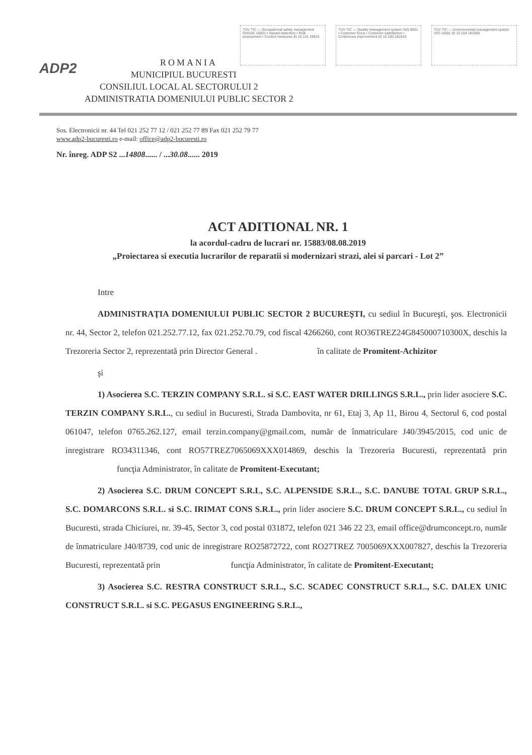ADP2
TÜV TIC — Occupational safety management OHSAS 18001 • Hazard detection • Risk assessment • Control measures ID 15 116 19919
TÜV TIC — Quality management system ISO 9001 • Customer focus • Customer satisfaction • Continuous improvement ID 15 100 181643
TÜV TIC — Environmental management system ISO 14001 ID 15 104 181669
ROMANIA
MUNICIPIUL BUCURESTI
CONSILIUL LOCAL AL SECTORULUI 2
ADMINISTRATIA DOMENIULUI PUBLIC SECTOR 2
Sos. Electronicii nr. 44 Tel 021 252 77 12 / 021 252 77 89 Fax 021 252 79 77
www.adp2-bucuresti.ro e-mail: office@adp2-bucuresti.ro
Nr. înreg. ADP S2 ...14808...... / ...30.08...... 2019
ACT ADITIONAL NR. 1
la acordul-cadru de lucrari nr. 15883/08.08.2019
„Proiectarea si executia lucrarilor de reparatii si modernizari strazi, alei si parcari - Lot 2”
Intre
ADMINISTRAŢIA DOMENIULUI PUBLIC SECTOR 2 BUCUREŞTI, cu sediul în Bucureşti, şos. Electronicii nr. 44, Sector 2, telefon 021.252.77.12, fax 021.252.70.79, cod fiscal 4266260, cont RO36TREZ24G845000710300X, deschis la Trezoreria Sector 2, reprezentată prin Director General . în calitate de Promitent-Achizitor
şi
1) Asocierea S.C. TERZIN COMPANY S.R.L. si S.C. EAST WATER DRILLINGS S.R.L., prin lider asociere S.C. TERZIN COMPANY S.R.L., cu sediul in Bucuresti, Strada Dambovita, nr 61, Etaj 3, Ap 11, Birou 4, Sectorul 6, cod postal 061047, telefon 0765.262.127, email terzin.company@gmail.com, număr de înmatriculare J40/3945/2015, cod unic de inregistrare RO34311346, cont RO57TREZ7065069XXX014869, deschis la Trezoreria Bucuresti, reprezentată prin funcţia Administrator, în calitate de Promitent-Executant;
2) Asocierea S.C. DRUM CONCEPT S.R.L, S.C. ALPENSIDE S.R.L., S.C. DANUBE TOTAL GRUP S.R.L., S.C. DOMARCONS S.R.L. si S.C. IRIMAT CONS S.R.L., prin lider asociere S.C. DRUM CONCEPT S.R.L., cu sediul în Bucuresti, strada Chiciurei, nr. 39-45, Sector 3, cod postal 031872, telefon 021 346 22 23, email office@drumconcept.ro, număr de înmatriculare J40/8739, cod unic de inregistrare RO25872722, cont RO27TREZ 7005069XXX007827, deschis la Trezoreria Bucuresti, reprezentată prin funcţia Administrator, în calitate de Promitent-Executant;
3) Asocierea S.C. RESTRA CONSTRUCT S.R.L., S.C. SCADEC CONSTRUCT S.R.L., S.C. DALEX UNIC CONSTRUCT S.R.L. si S.C. PEGASUS ENGINEERING S.R.L.,